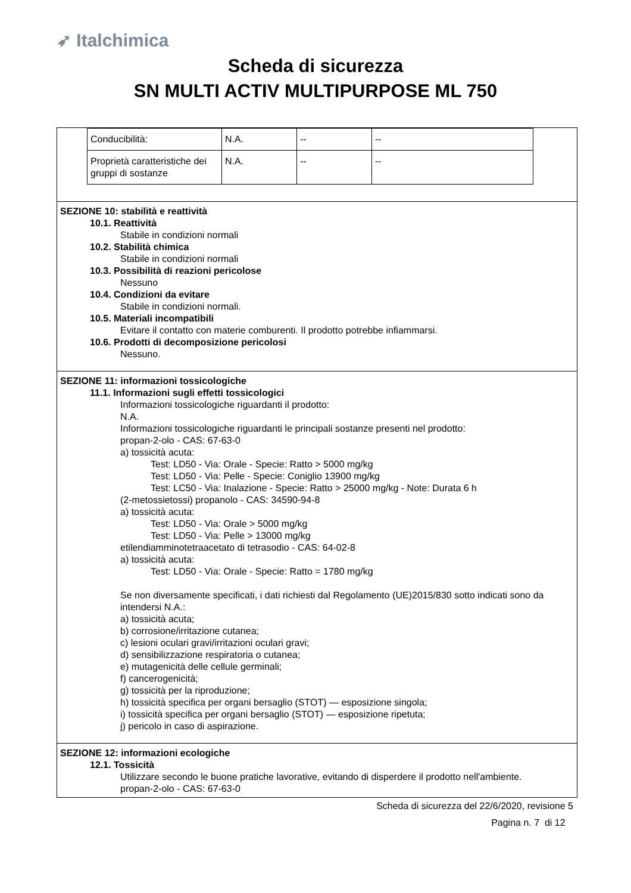➶ Italchimica
Scheda di sicurezza
SN MULTI ACTIV MULTIPURPOSE ML 750
| Conducibilità: | N.A. | -- | -- |
| Proprietà caratteristiche dei gruppi di sostanze | N.A. | -- | -- |
SEZIONE 10: stabilità e reattività
10.1. Reattività
Stabile in condizioni normali
10.2. Stabilità chimica
Stabile in condizioni normali
10.3. Possibilità di reazioni pericolose
Nessuno
10.4. Condizioni da evitare
Stabile in condizioni normali.
10.5. Materiali incompatibili
Evitare il contatto con materie comburenti. Il prodotto potrebbe infiammarsi.
10.6. Prodotti di decomposizione pericolosi
Nessuno.
SEZIONE 11: informazioni tossicologiche
11.1. Informazioni sugli effetti tossicologici
Informazioni tossicologiche riguardanti il prodotto:
N.A.
Informazioni tossicologiche riguardanti le principali sostanze presenti nel prodotto:
propan-2-olo - CAS: 67-63-0
a) tossicità acuta:
Test: LD50 - Via: Orale - Specie: Ratto > 5000 mg/kg
Test: LD50 - Via: Pelle - Specie: Coniglio 13900 mg/kg
Test: LC50 - Via: Inalazione - Specie: Ratto > 25000 mg/kg - Note: Durata 6 h
(2-metossietossi) propanolo - CAS: 34590-94-8
a) tossicità acuta:
Test: LD50 - Via: Orale > 5000 mg/kg
Test: LD50 - Via: Pelle > 13000 mg/kg
etilendiamminotetraacetato di tetrasodio - CAS: 64-02-8
a) tossicità acuta:
Test: LD50 - Via: Orale - Specie: Ratto = 1780 mg/kg
Se non diversamente specificati, i dati richiesti dal Regolamento (UE)2015/830 sotto indicati sono da intendersi N.A.:
a) tossicità acuta;
b) corrosione/irritazione cutanea;
c) lesioni oculari gravi/irritazioni oculari gravi;
d) sensibilizzazione respiratoria o cutanea;
e) mutagenicità delle cellule germinali;
f) cancerogenicità;
g) tossicità per la riproduzione;
h) tossicità specifica per organi bersaglio (STOT) — esposizione singola;
i) tossicità specifica per organi bersaglio (STOT) — esposizione ripetuta;
j) pericolo in caso di aspirazione.
SEZIONE 12: informazioni ecologiche
12.1. Tossicità
Utilizzare secondo le buone pratiche lavorative, evitando di disperdere il prodotto nell'ambiente.
propan-2-olo - CAS: 67-63-0
Scheda di sicurezza del 22/6/2020, revisione 5
Pagina n. 7 di 12